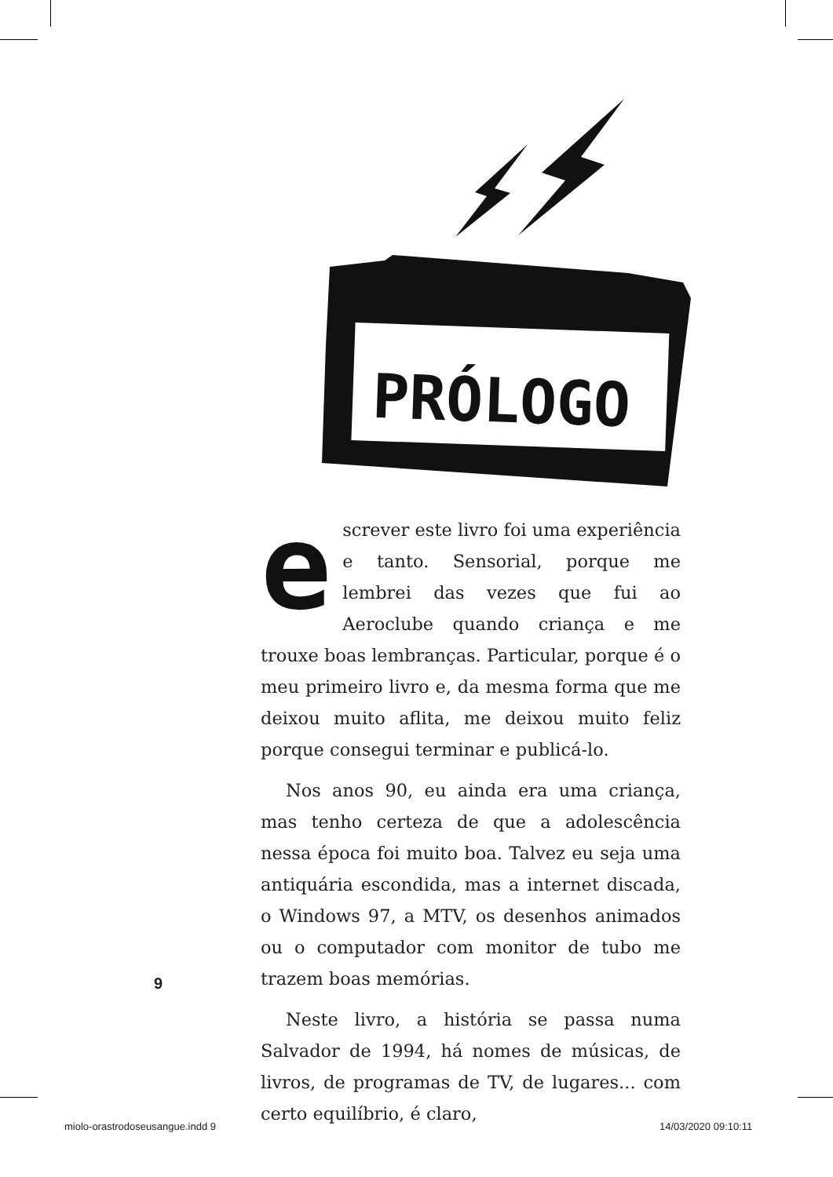PRÓLOGO
escrever este livro foi uma experiência e tanto. Sensorial, porque me lembrei das vezes que fui ao Aeroclube quando criança e me trouxe boas lembranças. Particular, porque é o meu primeiro livro e, da mesma forma que me deixou muito aflita, me deixou muito feliz porque consegui terminar e publicá-lo.
Nos anos 90, eu ainda era uma criança, mas tenho certeza de que a adolescência nessa época foi muito boa. Talvez eu seja uma antiquária escondida, mas a internet discada, o Windows 97, a MTV, os desenhos animados ou o computador com monitor de tubo me trazem boas memórias.
Neste livro, a história se passa numa Salvador de 1994, há nomes de músicas, de livros, de programas de TV, de lugares... com certo equilíbrio, é claro,
9
miolo-orastrodoseusangue.indd 9
14/03/2020 09:10:11